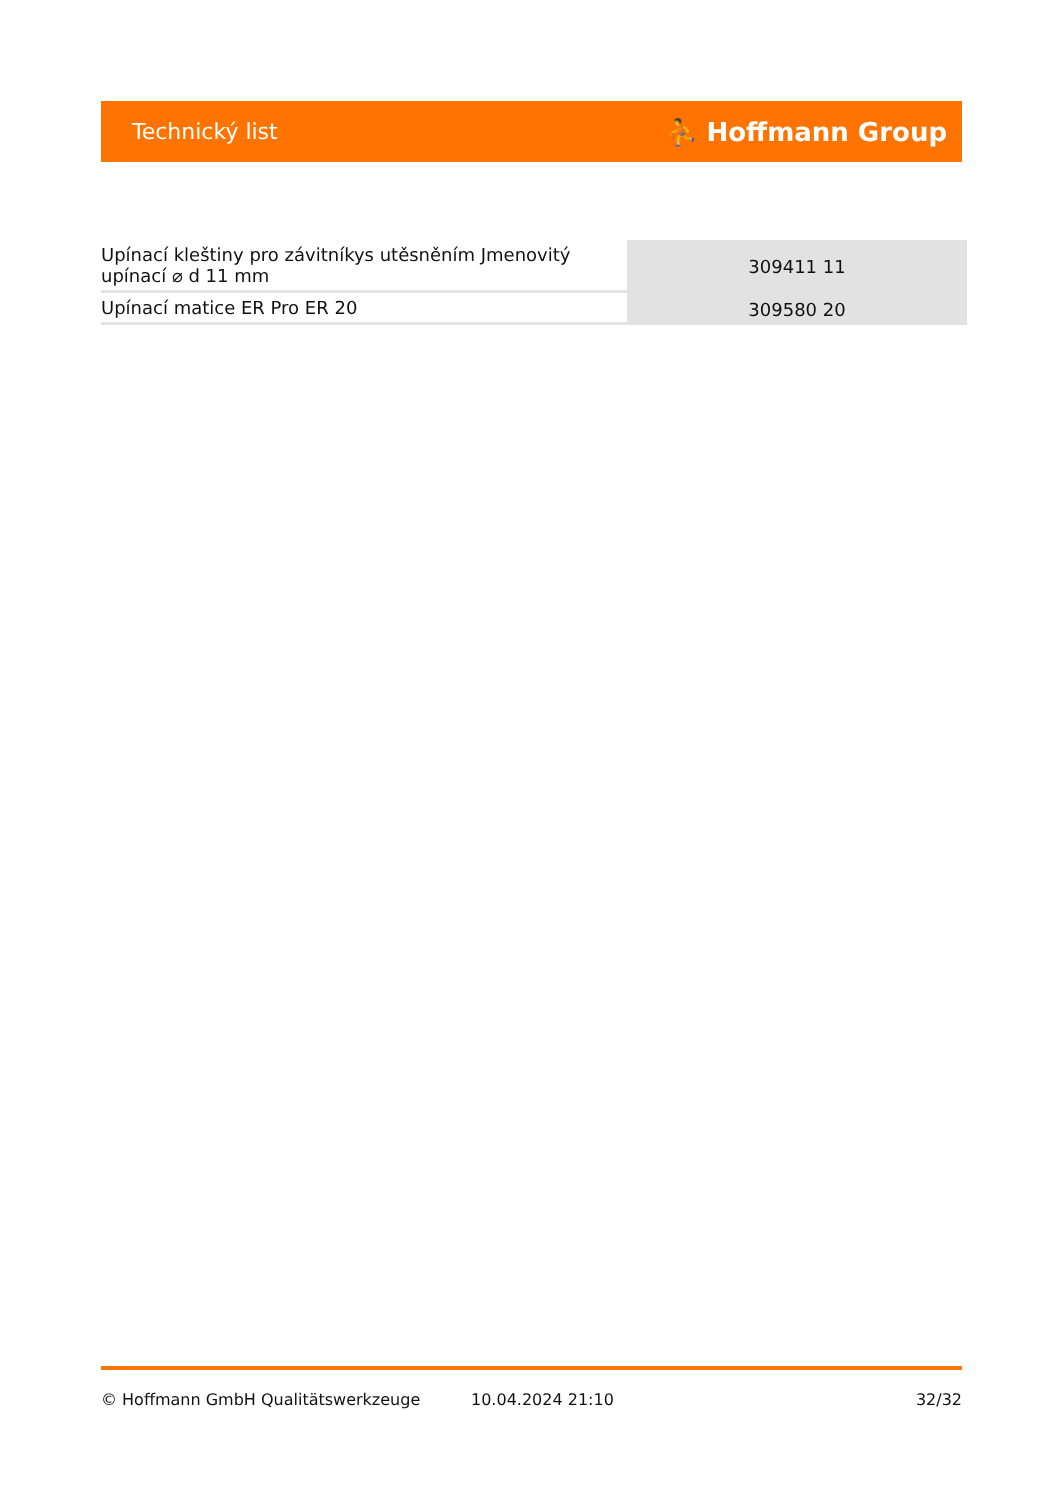Technický list ⛹ Hoffmann Group
| Upínací kleštiny pro závitníkys utěsněním Jmenovitý upínací ⌀ d 11 mm | 309411 11 |
| Upínací matice ER Pro ER 20 | 309580 20 |
© Hoffmann GmbH Qualitätswerkzeuge 10.04.2024 21:10 32/32